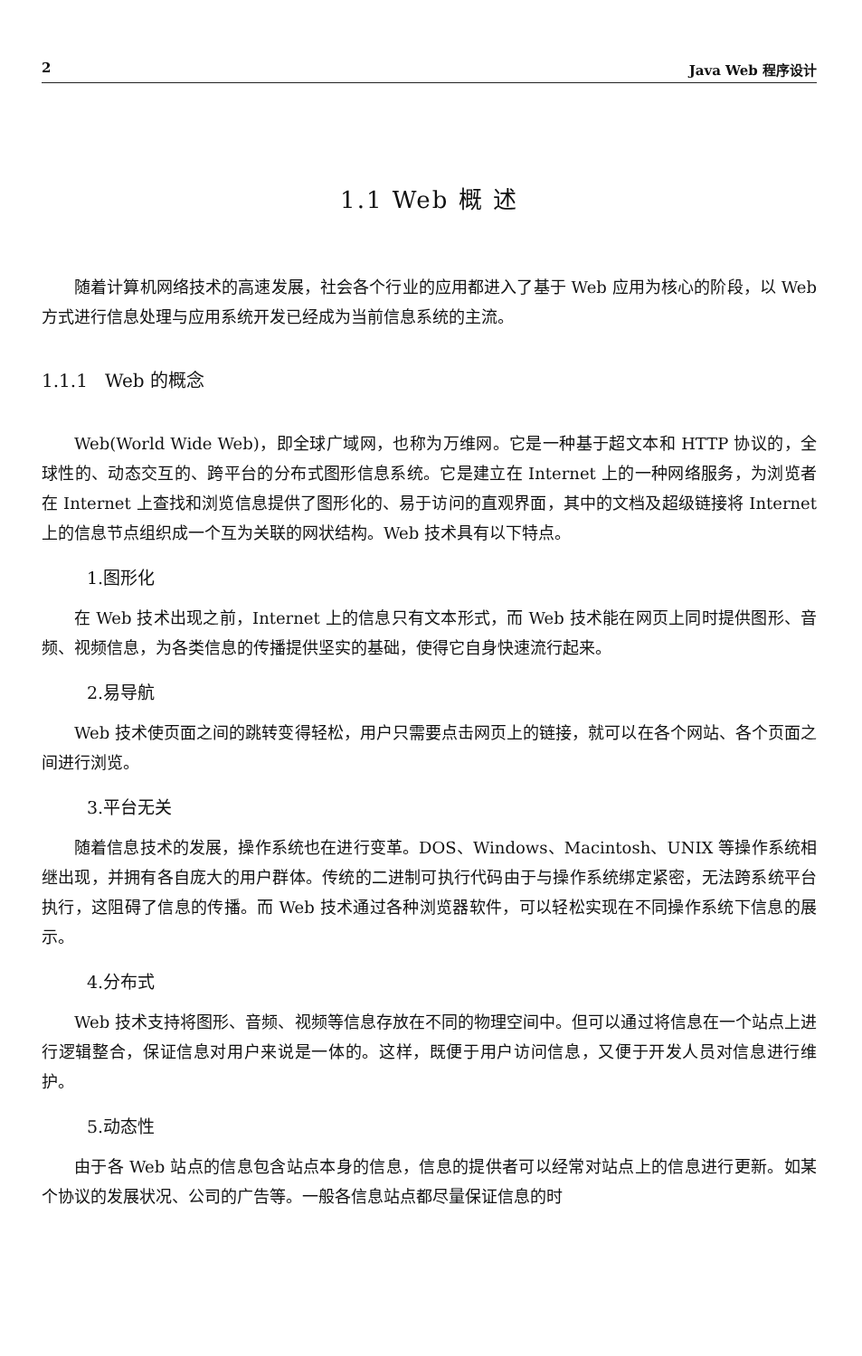2 Java Web 程序设计
1.1 Web 概 述
随着计算机网络技术的高速发展，社会各个行业的应用都进入了基于 Web 应用为核心的阶段，以 Web 方式进行信息处理与应用系统开发已经成为当前信息系统的主流。
1.1.1 Web 的概念
Web(World Wide Web)，即全球广域网，也称为万维网。它是一种基于超文本和 HTTP 协议的，全球性的、动态交互的、跨平台的分布式图形信息系统。它是建立在 Internet 上的一种网络服务，为浏览者在 Internet 上查找和浏览信息提供了图形化的、易于访问的直观界面，其中的文档及超级链接将 Internet 上的信息节点组织成一个互为关联的网状结构。Web 技术具有以下特点。
1.图形化
在 Web 技术出现之前，Internet 上的信息只有文本形式，而 Web 技术能在网页上同时提供图形、音频、视频信息，为各类信息的传播提供坚实的基础，使得它自身快速流行起来。
2.易导航
Web 技术使页面之间的跳转变得轻松，用户只需要点击网页上的链接，就可以在各个网站、各个页面之间进行浏览。
3.平台无关
随着信息技术的发展，操作系统也在进行变革。DOS、Windows、Macintosh、UNIX 等操作系统相继出现，并拥有各自庞大的用户群体。传统的二进制可执行代码由于与操作系统绑定紧密，无法跨系统平台执行，这阻碍了信息的传播。而 Web 技术通过各种浏览器软件，可以轻松实现在不同操作系统下信息的展示。
4.分布式
Web 技术支持将图形、音频、视频等信息存放在不同的物理空间中。但可以通过将信息在一个站点上进行逻辑整合，保证信息对用户来说是一体的。这样，既便于用户访问信息，又便于开发人员对信息进行维护。
5.动态性
由于各 Web 站点的信息包含站点本身的信息，信息的提供者可以经常对站点上的信息进行更新。如某个协议的发展状况、公司的广告等。一般各信息站点都尽量保证信息的时